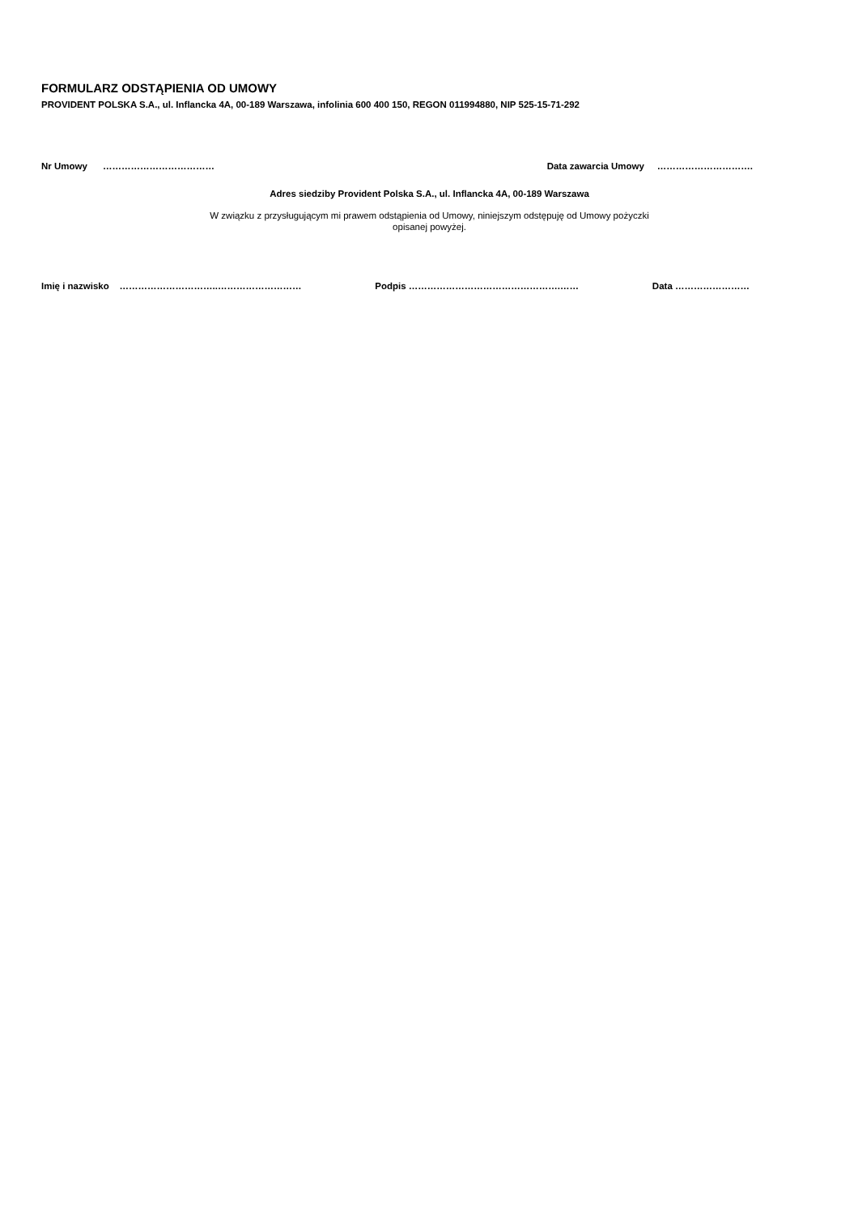FORMULARZ ODSTĄPIENIA OD UMOWY
PROVIDENT POLSKA S.A., ul. Inflancka 4A, 00-189 Warszawa, infolinia 600 400 150, REGON 011994880, NIP 525-15-71-292
Nr Umowy ……………………………… Data zawarcia Umowy ………………………….
Adres siedziby Provident Polska S.A., ul. Inflancka 4A, 00-189 Warszawa
W związku z przysługującym mi prawem odstąpienia od Umowy, niniejszym odstępuję od Umowy pożyczki
opisanej powyżej.
Imię i nazwisko …………………………..……………………… Podpis ………………………………………….…… Data ……………………